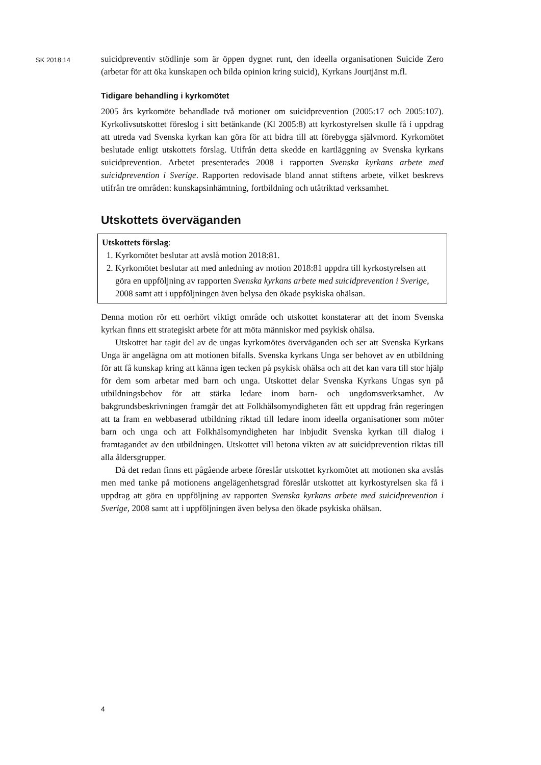SK 2018:14
suicidpreventiv stödlinje som är öppen dygnet runt, den ideella organisationen Suicide Zero (arbetar för att öka kunskapen och bilda opinion kring suicid), Kyrkans Jourtjänst m.fl.
Tidigare behandling i kyrkomötet
2005 års kyrkomöte behandlade två motioner om suicidprevention (2005:17 och 2005:107). Kyrkolivsutskottet föreslog i sitt betänkande (Kl 2005:8) att kyrkostyrel­sen skulle få i uppdrag att utreda vad Svenska kyrkan kan göra för att bidra till att förebygga självmord. Kyrkomötet beslutade enligt utskottets förslag. Utifrån detta skedde en kartläggning av Svenska kyrkans suicidprevention. Arbetet presenterades 2008 i rapporten Svenska kyrkans arbete med suicidprevention i Sverige. Rapporten redovisade bland annat stiftens arbete, vilket beskrevs utifrån tre områden: kunskaps­inhämtning, fortbildning och utåtriktad verksamhet.
Utskottets överväganden
Utskottets förslag:
1. Kyrkomötet beslutar att avslå motion 2018:81.
2. Kyrkomötet beslutar att med anledning av motion 2018:81 uppdra till kyrkostyr­elsen att göra en uppföljning av rapporten Svenska kyrkans arbete med suicid­prevention i Sverige, 2008 samt att i uppföljningen även belysa den ökade psykiska ohälsan.
Denna motion rör ett oerhört viktigt område och utskottet konstaterar att det inom Svenska kyrkan finns ett strategiskt arbete för att möta människor med psykisk ohälsa.
Utskottet har tagit del av de ungas kyrkomötes överväganden och ser att Svenska Kyrkans Unga är angelägna om att motionen bifalls. Svenska kyrkans Unga ser behovet av en utbildning för att få kunskap kring att känna igen tecken på psykisk ohälsa och att det kan vara till stor hjälp för dem som arbetar med barn och unga. Utskottet delar Svenska Kyrkans Ungas syn på utbildningsbehov för att stärka ledare inom barn- och ungdomsverksamhet. Av bakgrundsbeskrivningen framgår det att Folkhälsomyndigheten fått ett uppdrag från regeringen att ta fram en webbaserad utbildning riktad till ledare inom ideella organisationer som möter barn och unga och att Folkhälsomyndigheten har inbjudit Svenska kyrkan till dialog i framtagandet av den utbildningen. Utskottet vill betona vikten av att suicidprevention riktas till alla åldersgrupper.
Då det redan finns ett pågående arbete föreslår utskottet kyrkomötet att motionen ska avslås men med tanke på motionens angelägenhetsgrad föreslår utskottet att kyrkostyrelsen ska få i uppdrag att göra en uppföljning av rapporten Svenska kyrkans arbete med suicidprevention i Sverige, 2008 samt att i uppföljningen även belysa den ökade psykiska ohälsan.
4